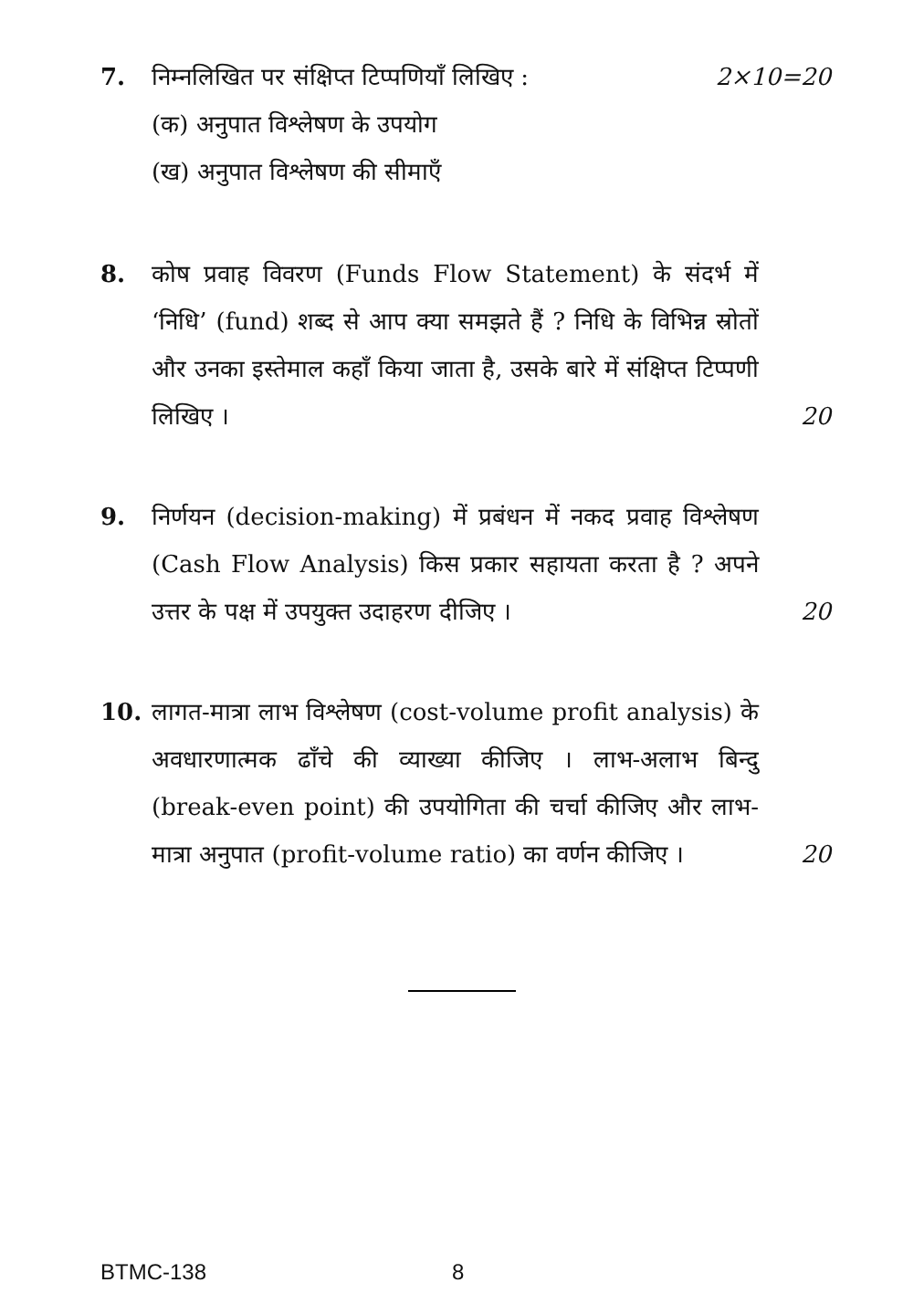7. निम्नलिखित पर संक्षिप्त टिप्पणियाँ लिखिए : 2×10=20
(क) अनुपात विश्लेषण के उपयोग
(ख) अनुपात विश्लेषण की सीमाएँ
8. कोष प्रवाह विवरण (Funds Flow Statement) के संदर्भ में ‘निधि’ (fund) शब्द से आप क्या समझते हैं ? निधि के विभिन्न स्रोतों और उनका इस्तेमाल कहाँ किया जाता है, उसके बारे में संक्षिप्त टिप्पणी लिखिए ।
20
9. निर्णयन (decision-making) में प्रबंधन में नकद प्रवाह विश्लेषण (Cash Flow Analysis) किस प्रकार सहायता करता है ? अपने उत्तर के पक्ष में उपयुक्त उदाहरण दीजिए ।
20
10. लागत-मात्रा लाभ विश्लेषण (cost-volume profit analysis) के अवधारणात्मक ढाँचे की व्याख्या कीजिए । लाभ-अलाभ बिन्दु (break-even point) की उपयोगिता की चर्चा कीजिए और लाभ-मात्रा अनुपात (profit-volume ratio) का वर्णन कीजिए ।
20
BTMC-138 8